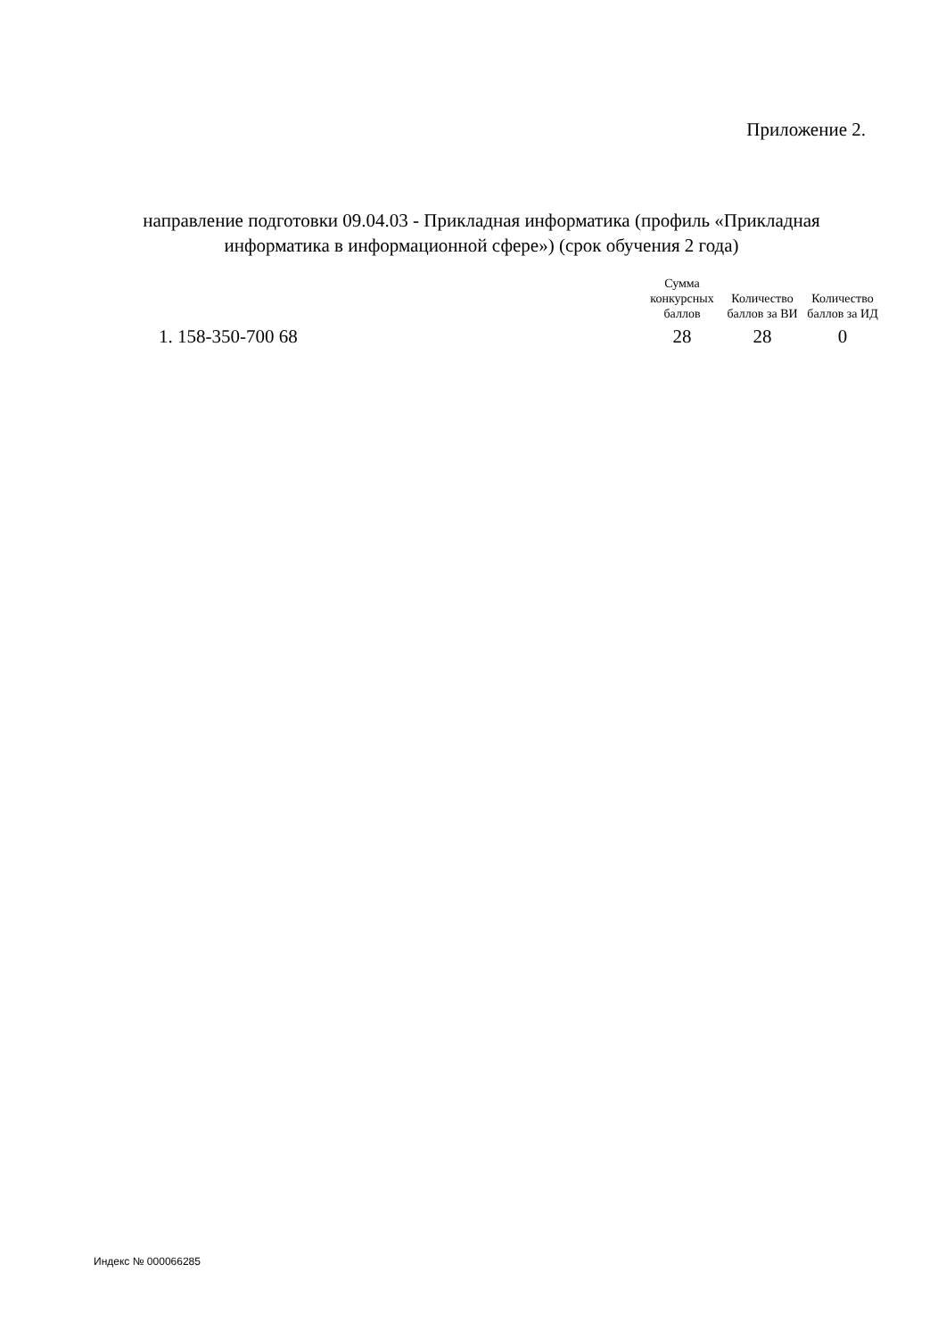Приложение 2.
направление подготовки 09.04.03 - Прикладная информатика (профиль «Прикладная информатика в информационной сфере») (срок обучения 2 года)
| | Сумма конкурсных баллов | Количество баллов за ВИ | Количество баллов за ИД |
| --- | --- | --- | --- |
| 1. 158-350-700 68 | 28 | 28 | 0 |
Индекс № 000066285